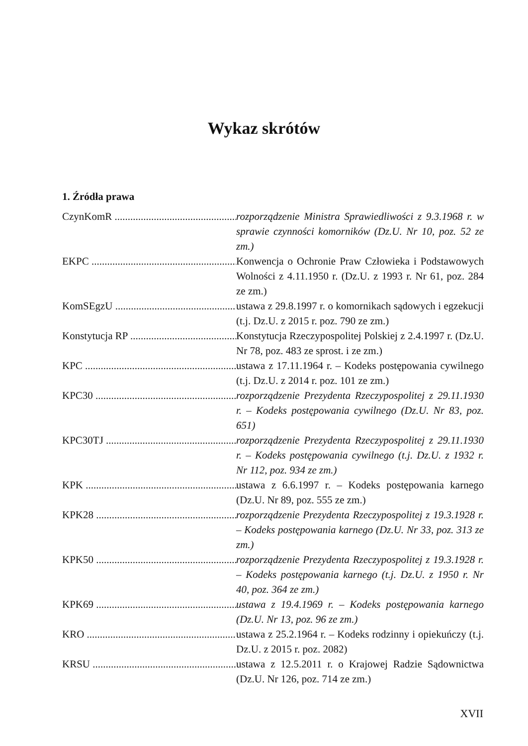Wykaz skrótów
1. Źródła prawa
CzynKomR ................................................................... rozporządzenie Ministra Sprawiedliwości z 9.3.1968 r. w sprawie czynności komorników (Dz.U. Nr 10, poz. 52 ze zm.)
EKPC ................................................................... Konwencja o Ochronie Praw Człowieka i Podstawowych Wolności z 4.11.1950 r. (Dz.U. z 1993 r. Nr 61, poz. 284 ze zm.)
KomSEgzU ................................................................... ustawa z 29.8.1997 r. o komornikach sądowych i egzekucji (t.j. Dz.U. z 2015 r. poz. 790 ze zm.)
Konstytucja RP ................................................................... Konstytucja Rzeczypospolitej Polskiej z 2.4.1997 r. (Dz.U. Nr 78, poz. 483 ze sprost. i ze zm.)
KPC ................................................................... ustawa z 17.11.1964 r. – Kodeks postępowania cywilnego (t.j. Dz.U. z 2014 r. poz. 101 ze zm.)
KPC30 ................................................................... rozporządzenie Prezydenta Rzeczypospolitej z 29.11.1930 r. – Kodeks postępowania cywilnego (Dz.U. Nr 83, poz. 651)
KPC30TJ ................................................................... rozporządzenie Prezydenta Rzeczypospolitej z 29.11.1930 r. – Kodeks postępowania cywilnego (t.j. Dz.U. z 1932 r. Nr 112, poz. 934 ze zm.)
KPK ................................................................... ustawa z 6.6.1997 r. – Kodeks postępowania karnego (Dz.U. Nr 89, poz. 555 ze zm.)
KPK28 ................................................................... rozporządzenie Prezydenta Rzeczypospolitej z 19.3.1928 r. – Kodeks postępowania karnego (Dz.U. Nr 33, poz. 313 ze zm.)
KPK50 ................................................................... rozporządzenie Prezydenta Rzeczypospolitej z 19.3.1928 r. – Kodeks postępowania karnego (t.j. Dz.U. z 1950 r. Nr 40, poz. 364 ze zm.)
KPK69 ................................................................... ustawa z 19.4.1969 r. – Kodeks postępowania karnego (Dz.U. Nr 13, poz. 96 ze zm.)
KRO ................................................................... ustawa z 25.2.1964 r. – Kodeks rodzinny i opiekuńczy (t.j. Dz.U. z 2015 r. poz. 2082)
KRSU ................................................................... ustawa z 12.5.2011 r. o Krajowej Radzie Sądownictwa (Dz.U. Nr 126, poz. 714 ze zm.)
XVII